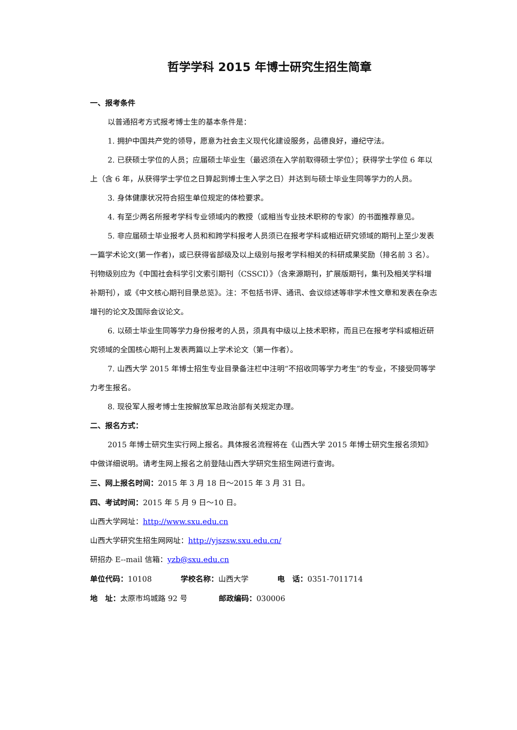哲学学科 2015 年博士研究生招生简章
一、报考条件
以普通招考方式报考博士生的基本条件是：
1. 拥护中国共产党的领导，愿意为社会主义现代化建设服务，品德良好，遵纪守法。
2. 已获硕士学位的人员；应届硕士毕业生（最迟须在入学前取得硕士学位）；获得学士学位 6 年以上（含 6 年，从获得学士学位之日算起到博士生入学之日）并达到与硕士毕业生同等学力的人员。
3. 身体健康状况符合招生单位规定的体检要求。
4. 有至少两名所报考学科专业领域内的教授（或相当专业技术职称的专家）的书面推荐意见。
5. 非应届硕士毕业报考人员和和跨学科报考人员须已在报考学科或相近研究领域的期刊上至少发表一篇学术论文(第一作者)，或已获得省部级及以上级别与报考学科相关的科研成果奖励（排名前 3 名）。刊物级别应为《中国社会科学引文索引期刊（CSSCI）》（含来源期刊，扩展版期刊，集刊及相关学科增补期刊），或《中文核心期刊目录总览》。注：不包括书评、通讯、会议综述等非学术性文章和发表在杂志增刊的论文及国际会议论文。
6. 以硕士毕业生同等学力身份报考的人员，须具有中级以上技术职称，而且已在报考学科或相近研究领域的全国核心期刊上发表两篇以上学术论文（第一作者）。
7. 山西大学 2015 年博士招生专业目录备注栏中注明“不招收同等学力考生”的专业，不接受同等学力考生报名。
8. 现役军人报考博士生按解放军总政治部有关规定办理。
二、报名方式：
2015 年博士研究生实行网上报名。具体报名流程将在《山西大学 2015 年博士研究生报名须知》中做详细说明。请考生网上报名之前登陆山西大学研究生招生网进行查询。
三、网上报名时间：2015 年 3 月 18 日～2015 年 3 月 31 日。
四、考试时间：2015 年 5 月 9 日～10 日。
山西大学网址：http://www.sxu.edu.cn
山西大学研究生招生网网址：http://yjszsw.sxu.edu.cn/
研招办 E--mail 信箱：yzb@sxu.edu.cn
单位代码：10108 学校名称：山西大学 电　话：0351-7011714
地　址：太原市坞城路 92 号 邮政编码：030006